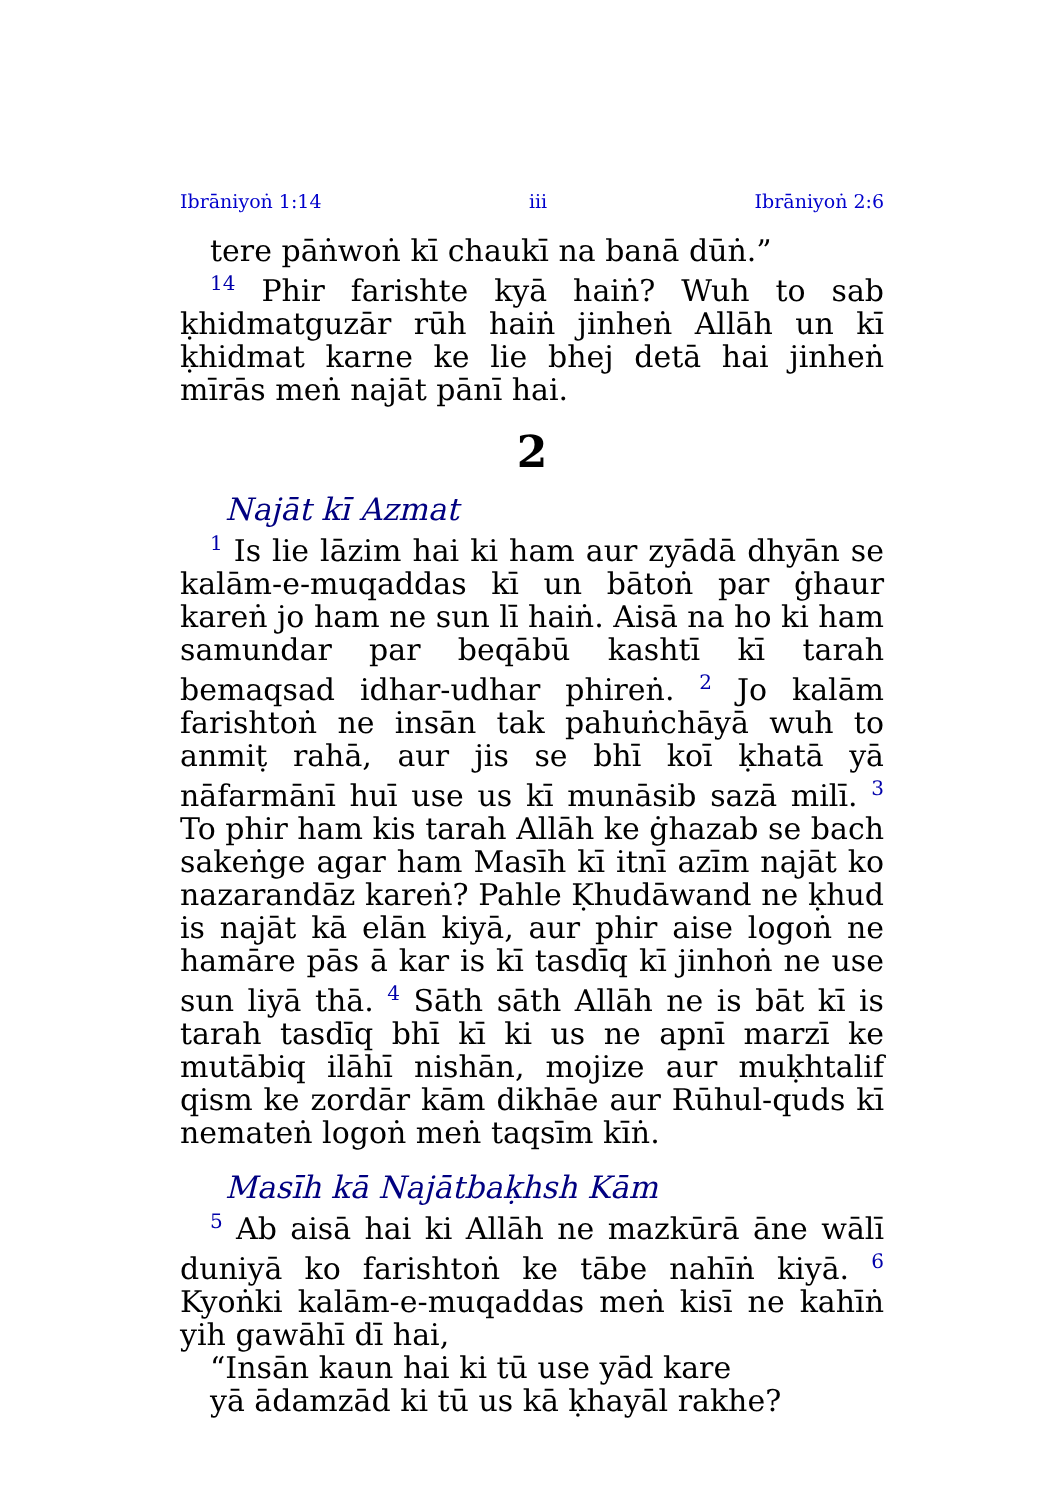Ibrāniyoṅ 1:14 iii Ibrāniyoṅ 2:6
tere pāṅwoṅ kī chaukī na banā dūṅ.”
<sup>14</sup> Phir farishte kyā haiṅ? Wuh to sab ḳhidmatguzār rūh haiṅ jinheṅ Allāh un kī ḳhidmat karne ke lie bhej detā hai jinheṅ mīrās meṅ najāt pānī hai.
2
Najāt kī Azmat
<sup>1</sup> Is lie lāzim hai ki ham aur zyādā dhyān se kalām-e-muqaddas kī un bātoṅ par ġhaur kareṅ jo ham ne sun lī haiṅ. Aisā na ho ki ham samundar par beqābū kashtī kī tarah bemaqsad idhar-udhar phireṅ. <sup>2</sup> Jo kalām farishtoṅ ne insān tak pahuṅchāyā wuh to anmiṭ rahā, aur jis se bhī koī ḳhatā yā nāfarmānī huī use us kī munāsib sazā milī. <sup>3</sup> To phir ham kis tarah Allāh ke ġhazab se bach sakeṅge agar ham Masīh kī itnī azīm najāt ko nazarandāz kareṅ? Pahle Ḳhudāwand ne ḳhud is najāt kā elān kiyā, aur phir aise logoṅ ne hamāre pās ā kar is kī tasdīq kī jinhoṅ ne use sun liyā thā. <sup>4</sup> Sāth sāth Allāh ne is bāt kī is tarah tasdīq bhī kī ki us ne apnī marzī ke mutābiq ilāhī nishān, mojize aur muḳhtalif qism ke zordār kām dikhāe aur Rūhul-quds kī nemateṅ logoṅ meṅ taqsīm kīṅ.
Masīh kā Najātbaḳhsh Kām
<sup>5</sup> Ab aisā hai ki Allāh ne mazkūrā āne wālī duniyā ko farishtoṅ ke tābe nahīṅ kiyā. <sup>6</sup> Kyoṅki kalām-e-muqaddas meṅ kisī ne kahīṅ yih gawāhī dī hai,
“Insān kaun hai ki tū use yād kare
yā ādamzād ki tū us kā ḳhayāl rakhe?